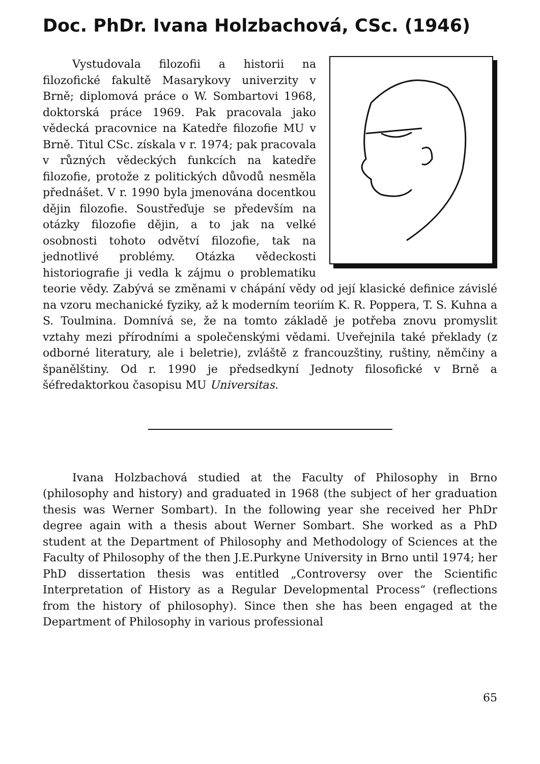Doc. PhDr. Ivana Holzbachová, CSc. (1946)
Vystudovala filozofii a historii na filozofické fakultě Masarykovy univerzity v Brně; diplomová práce o W. Sombartovi 1968, doktorská práce 1969. Pak pracovala jako vědecká pracovnice na Katedře filozofie MU v Brně. Titul CSc. získala v r. 1974; pak pracovala v různých vědeckých funkcích na katedře filozofie, protože z politických důvodů nesměla přednášet. V r. 1990 byla jmenována docentkou dějin filozofie. Soustřeďuje se především na otázky filozofie dějin, a to jak na velké osobnosti tohoto odvětví filozofie, tak na jednotlivé problémy. Otázka vědeckosti historiografie ji vedla k zájmu o problematiku teorie vědy. Zabývá se změnami v chápání vědy od její klasické definice závislé na vzoru mechanické fyziky, až k moderním teoriím K. R. Poppera, T. S. Kuhna a S. Toulmina. Domnívá se, že na tomto základě je potřeba znovu promyslit vztahy mezi přírodními a společenskými vědami. Uveřejnila také překlady (z odborné literatury, ale i beletrie), zvláště z francouzštiny, ruštiny, němčiny a španělštiny. Od r. 1990 je předsedkyní Jednoty filosofické v Brně a šéfredaktorkou časopisu MU Universitas.
Ivana Holzbachová studied at the Faculty of Philosophy in Brno (philosophy and history) and graduated in 1968 (the subject of her graduation thesis was Werner Sombart). In the following year she received her PhDr degree again with a thesis about Werner Sombart. She worked as a PhD student at the Department of Philosophy and Methodology of Sciences at the Faculty of Philosophy of the then J.E.Purkyne University in Brno until 1974; her PhD dissertation thesis was entitled „Controversy over the Scientific Interpretation of History as a Regular Developmental Process“ (reflections from the history of philosophy). Since then she has been engaged at the Department of Philosophy in various professional
65